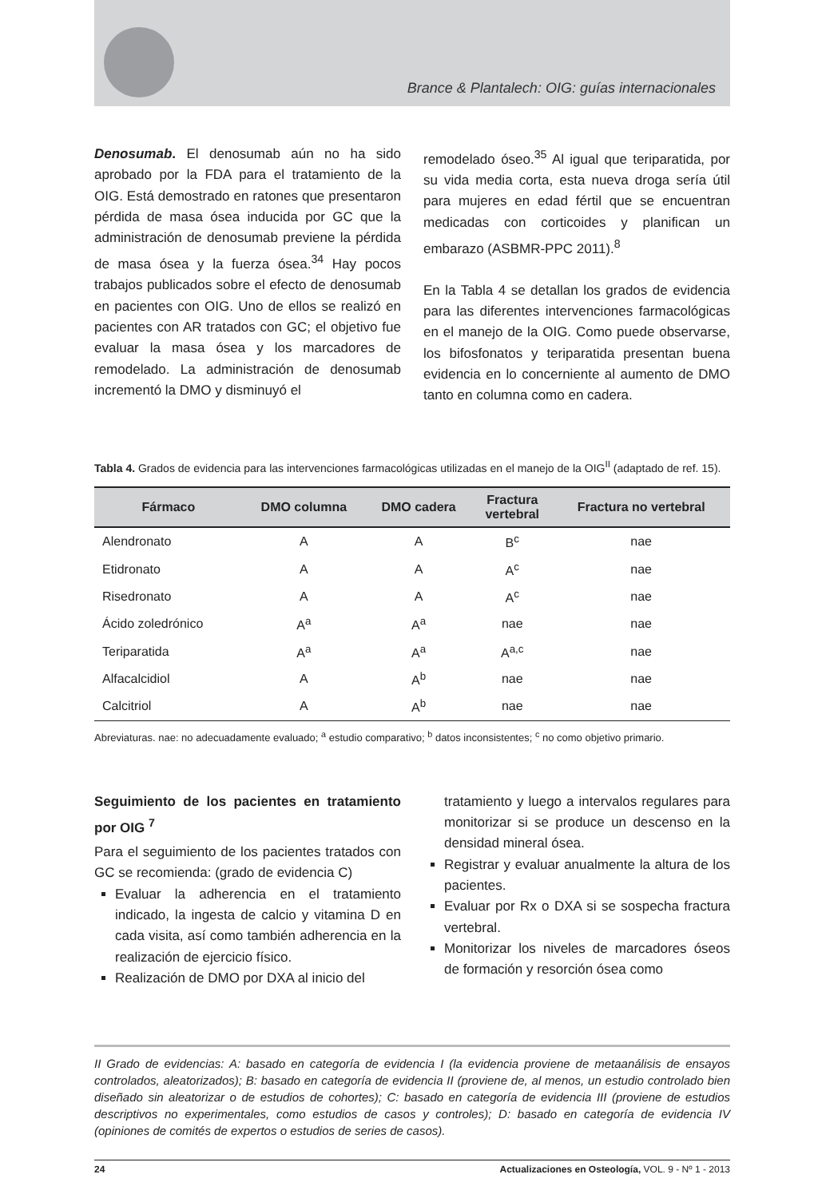Brance & Plantalech: OIG: guías internacionales
Denosumab. El denosumab aún no ha sido aprobado por la FDA para el tratamiento de la OIG. Está demostrado en ratones que presentaron pérdida de masa ósea inducida por GC que la administración de denosumab previene la pérdida de masa ósea y la fuerza ósea.<sup>34</sup> Hay pocos trabajos publicados sobre el efecto de denosumab en pacientes con OIG. Uno de ellos se realizó en pacientes con AR tratados con GC; el objetivo fue evaluar la masa ósea y los marcadores de remodelado. La administración de denosumab incrementó la DMO y disminuyó el
remodelado óseo.<sup>35</sup> Al igual que teriparatida, por su vida media corta, esta nueva droga sería útil para mujeres en edad fértil que se encuentran medicadas con corticoides y planifican un embarazo (ASBMR-PPC 2011).<sup>8</sup>
En la Tabla 4 se detallan los grados de evidencia para las diferentes intervenciones farmacológicas en el manejo de la OIG. Como puede observarse, los bifosfonatos y teriparatida presentan buena evidencia en lo concerniente al aumento de DMO tanto en columna como en cadera.
Tabla 4. Grados de evidencia para las intervenciones farmacológicas utilizadas en el manejo de la OIG<sup>II</sup> (adaptado de ref. 15).
| Fármaco | DMO columna | DMO cadera | Fractura vertebral | Fractura no vertebral |
| --- | --- | --- | --- | --- |
| Alendronato | A | A | B<sup>c</sup> | nae |
| Etidronato | A | A | A<sup>c</sup> | nae |
| Risedronato | A | A | A<sup>c</sup> | nae |
| Ácido zoledrónico | A<sup>a</sup> | A<sup>a</sup> | nae | nae |
| Teriparatida | A<sup>a</sup> | A<sup>a</sup> | A<sup>a,c</sup> | nae |
| Alfacalcidiol | A | A<sup>b</sup> | nae | nae |
| Calcitriol | A | A<sup>b</sup> | nae | nae |
Abreviaturas. nae: no adecuadamente evaluado; <sup>a</sup> estudio comparativo; <sup>b</sup> datos inconsistentes; <sup>c</sup> no como objetivo primario.
Seguimiento de los pacientes en tratamiento por OIG <sup>7</sup>
Para el seguimiento de los pacientes tratados con GC se recomienda: (grado de evidencia C)
Evaluar la adherencia en el tratamiento indicado, la ingesta de calcio y vitamina D en cada visita, así como también adherencia en la realización de ejercicio físico.
Realización de DMO por DXA al inicio del
tratamiento y luego a intervalos regulares para monitorizar si se produce un descenso en la densidad mineral ósea.
Registrar y evaluar anualmente la altura de los pacientes.
Evaluar por Rx o DXA si se sospecha fractura vertebral.
Monitorizar los niveles de marcadores óseos de formación y resorción ósea como
II Grado de evidencias: A: basado en categoría de evidencia I (la evidencia proviene de metaanálisis de ensayos controlados, aleatorizados); B: basado en categoría de evidencia II (proviene de, al menos, un estudio controlado bien diseñado sin aleatorizar o de estudios de cohortes); C: basado en categoría de evidencia III (proviene de estudios descriptivos no experimentales, como estudios de casos y controles); D: basado en categoría de evidencia IV (opiniones de comités de expertos o estudios de series de casos).
24 Actualizaciones en Osteología, VOL. 9 - Nº 1 - 2013